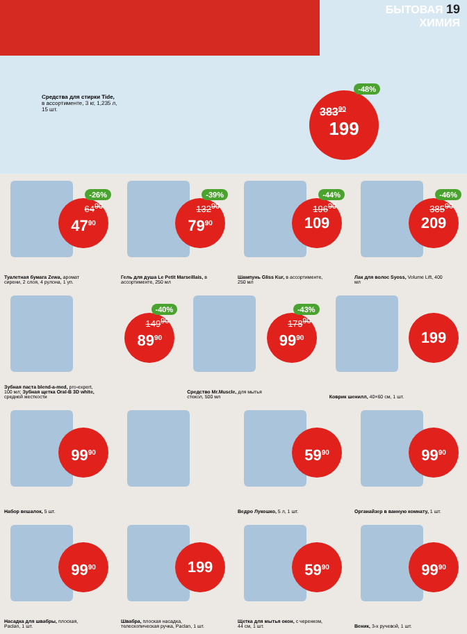БЫТОВАЯ 19
ХИМИЯ
Средства для стирки Tide, в ассортименте, 3 кг, 1,235 л, 15 шт.
-48%
383<sup>90</sup>
199
-26%
64<sup>90</sup> 47<sup>90</sup>
Туалетная бумага Zewa, аромат сирени, 2 слоя, 4 рулона, 1 уп.
-39%
132<sup>90</sup> 79<sup>90</sup>
Гель для душа Le Petit Marseillais, в ассортименте, 250 мл
-44%
196<sup>90</sup> 109
Шампунь Gliss Kur, в ассортименте, 250 мл
-46%
385<sup>90</sup> 209
Лак для волос Syoss, Volume Lift, 400 мл
-40%
149<sup>90</sup> 89<sup>90</sup>
Зубная паста blend-a-med, pro-expert, 100 мл; Зубная щетка Oral-B 3D white, средней жесткости
-43%
178<sup>90</sup> 99<sup>90</sup>
Средство Mr.Muscle, для мытья стекол, 500 мл
199
Коврик шенилл, 40×60 см, 1 шт.
99<sup>90</sup>
Набор вешалок, 5 шт.
59<sup>90</sup>
Ведро Лукошко, 5 л, 1 шт.
99<sup>90</sup>
Органайзер в ванную комнату, 1 шт.
99<sup>90</sup>
Насадка для швабры, плоская, Paclan, 1 шт.
199
Швабра, плоская насадка, телескопическая ручка, Paclan, 1 шт.
59<sup>90</sup>
Щетка для мытья окон, с черенком, 44 см, 1 шт.
99<sup>90</sup>
Веник, 3-х ручевой, 1 шт.